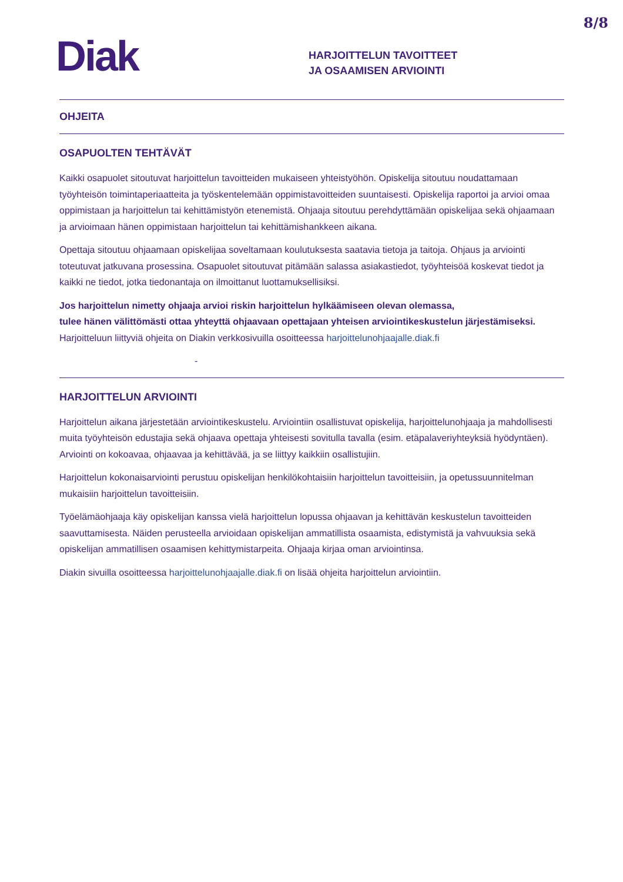8/8
Diak
HARJOITTELUN TAVOITTEET
JA OSAAMISEN ARVIOINTI
OHJEITA
OSAPUOLTEN TEHTÄVÄT
Kaikki osapuolet sitoutuvat harjoittelun tavoitteiden mukaiseen yhteistyöhön. Opiskelija sitoutuu noudattamaan työyhteisön toimintaperiaatteita ja työskentelemään oppimistavoitteiden suuntaisesti. Opiskelija raportoi ja arvioi omaa oppimistaan ja harjoittelun tai kehittämistyön etenemistä. Ohjaaja sitoutuu perehdyttämään opiskelijaa sekä ohjaamaan ja arvioimaan hänen oppimistaan harjoittelun tai kehittämishankkeen aikana.
Opettaja sitoutuu ohjaamaan opiskelijaa soveltamaan koulutuksesta saatavia tietoja ja taitoja. Ohjaus ja arviointi toteutuvat jatkuvana prosessina. Osapuolet sitoutuvat pitämään salassa asiakastiedot, työyhteisöä koskevat tiedot ja kaikki ne tiedot, jotka tiedonantaja on ilmoittanut luottamuksellisiksi.
Jos harjoittelun nimetty ohjaaja arvioi riskin harjoittelun hylkäämiseen olevan olemassa,
tulee hänen välittömästi ottaa yhteyttä ohjaavaan opettajaan yhteisen arviointikeskustelun järjestämiseksi.
Harjoitteluun liittyviä ohjeita on Diakin verkkosivuilla osoitteessa harjoittelunohjaajalle.diak.fi
-
HARJOITTELUN ARVIOINTI
Harjoittelun aikana järjestetään arviointikeskustelu. Arviointiin osallistuvat opiskelija, harjoittelunohjaaja ja mahdollisesti muita työyhteisön edustajia sekä ohjaava opettaja yhteisesti sovitulla tavalla (esim. etäpalaveriyhteyksiä hyödyntäen). Arviointi on kokoavaa, ohjaavaa ja kehittävää, ja se liittyy kaikkiin osallistujiin.
Harjoittelun kokonaisarviointi perustuu opiskelijan henkilökohtaisiin harjoittelun tavoitteisiin, ja opetussuunnitelman mukaisiin harjoittelun tavoitteisiin.
Työelämäohjaaja käy opiskelijan kanssa vielä harjoittelun lopussa ohjaavan ja kehittävän keskustelun tavoitteiden saavuttamisesta. Näiden perusteella arvioidaan opiskelijan ammatillista osaamista, edistymistä ja vahvuuksia sekä opiskelijan ammatillisen osaamisen kehittymistarpeita. Ohjaaja kirjaa oman arviointinsa.
Diakin sivuilla osoitteessa harjoittelunohjaajalle.diak.fi on lisää ohjeita harjoittelun arviointiin.